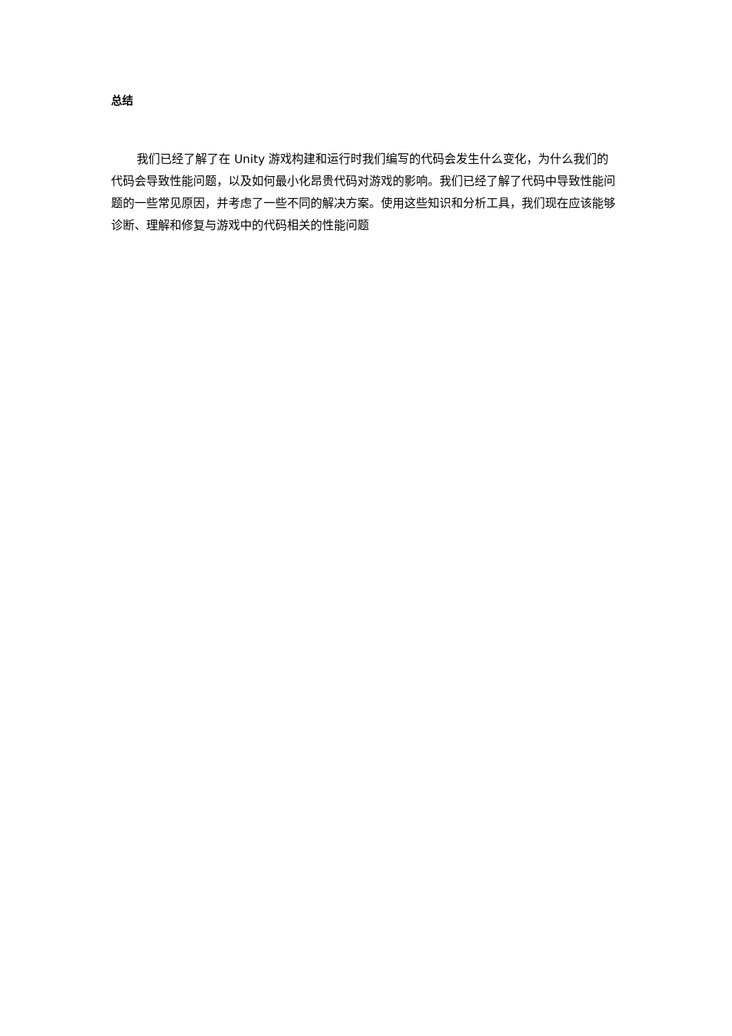总结
我们已经了解了在 Unity 游戏构建和运行时我们编写的代码会发生什么变化，为什么我们的代码会导致性能问题，以及如何最小化昂贵代码对游戏的影响。我们已经了解了代码中导致性能问题的一些常见原因，并考虑了一些不同的解决方案。使用这些知识和分析工具，我们现在应该能够诊断、理解和修复与游戏中的代码相关的性能问题